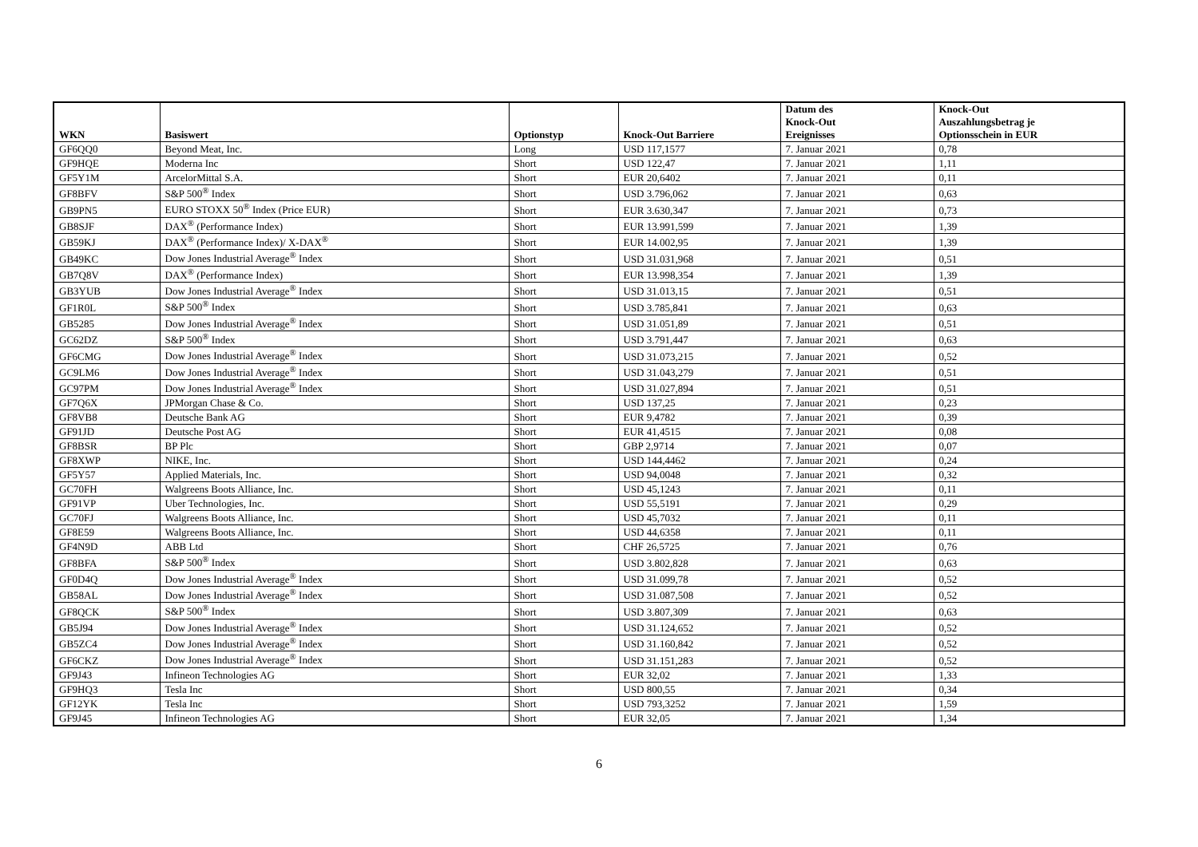| WKN | Basiswert | Optionstyp | Knock-Out Barriere | Datum des Knock-Out Ereignisses | Knock-Out Auszahlungsbetrag je Optionsschein in EUR |
| --- | --- | --- | --- | --- | --- |
| GF6QQ0 | Beyond Meat, Inc. | Long | USD 117,1577 | 7. Januar 2021 | 0,78 |
| GF9HQE | Moderna Inc | Short | USD 122,47 | 7. Januar 2021 | 1,11 |
| GF5Y1M | ArcelorMittal S.A. | Short | EUR 20,6402 | 7. Januar 2021 | 0,11 |
| GF8BFV | S&P 500<sup>®</sup> Index | Short | USD 3.796,062 | 7. Januar 2021 | 0,63 |
| GB9PN5 | EURO STOXX 50<sup>®</sup> Index (Price EUR) | Short | EUR 3.630,347 | 7. Januar 2021 | 0,73 |
| GB8SJF | DAX<sup>®</sup> (Performance Index) | Short | EUR 13.991,599 | 7. Januar 2021 | 1,39 |
| GB59KJ | DAX<sup>®</sup> (Performance Index)/ X-DAX<sup>®</sup> | Short | EUR 14.002,95 | 7. Januar 2021 | 1,39 |
| GB49KC | Dow Jones Industrial Average<sup>®</sup> Index | Short | USD 31.031,968 | 7. Januar 2021 | 0,51 |
| GB7Q8V | DAX<sup>®</sup> (Performance Index) | Short | EUR 13.998,354 | 7. Januar 2021 | 1,39 |
| GB3YUB | Dow Jones Industrial Average<sup>®</sup> Index | Short | USD 31.013,15 | 7. Januar 2021 | 0,51 |
| GF1R0L | S&P 500<sup>®</sup> Index | Short | USD 3.785,841 | 7. Januar 2021 | 0,63 |
| GB5285 | Dow Jones Industrial Average<sup>®</sup> Index | Short | USD 31.051,89 | 7. Januar 2021 | 0,51 |
| GC62DZ | S&P 500<sup>®</sup> Index | Short | USD 3.791,447 | 7. Januar 2021 | 0,63 |
| GF6CMG | Dow Jones Industrial Average<sup>®</sup> Index | Short | USD 31.073,215 | 7. Januar 2021 | 0,52 |
| GC9LM6 | Dow Jones Industrial Average<sup>®</sup> Index | Short | USD 31.043,279 | 7. Januar 2021 | 0,51 |
| GC97PM | Dow Jones Industrial Average<sup>®</sup> Index | Short | USD 31.027,894 | 7. Januar 2021 | 0,51 |
| GF7Q6X | JPMorgan Chase & Co. | Short | USD 137,25 | 7. Januar 2021 | 0,23 |
| GF8VB8 | Deutsche Bank AG | Short | EUR 9,4782 | 7. Januar 2021 | 0,39 |
| GF91JD | Deutsche Post AG | Short | EUR 41,4515 | 7. Januar 2021 | 0,08 |
| GF8BSR | BP Plc | Short | GBP 2,9714 | 7. Januar 2021 | 0,07 |
| GF8XWP | NIKE, Inc. | Short | USD 144,4462 | 7. Januar 2021 | 0,24 |
| GF5Y57 | Applied Materials, Inc. | Short | USD 94,0048 | 7. Januar 2021 | 0,32 |
| GC70FH | Walgreens Boots Alliance, Inc. | Short | USD 45,1243 | 7. Januar 2021 | 0,11 |
| GF91VP | Uber Technologies, Inc. | Short | USD 55,5191 | 7. Januar 2021 | 0,29 |
| GC70FJ | Walgreens Boots Alliance, Inc. | Short | USD 45,7032 | 7. Januar 2021 | 0,11 |
| GF8E59 | Walgreens Boots Alliance, Inc. | Short | USD 44,6358 | 7. Januar 2021 | 0,11 |
| GF4N9D | ABB Ltd | Short | CHF 26,5725 | 7. Januar 2021 | 0,76 |
| GF8BFA | S&P 500<sup>®</sup> Index | Short | USD 3.802,828 | 7. Januar 2021 | 0,63 |
| GF0D4Q | Dow Jones Industrial Average<sup>®</sup> Index | Short | USD 31.099,78 | 7. Januar 2021 | 0,52 |
| GB58AL | Dow Jones Industrial Average<sup>®</sup> Index | Short | USD 31.087,508 | 7. Januar 2021 | 0,52 |
| GF8QCK | S&P 500<sup>®</sup> Index | Short | USD 3.807,309 | 7. Januar 2021 | 0,63 |
| GB5J94 | Dow Jones Industrial Average<sup>®</sup> Index | Short | USD 31.124,652 | 7. Januar 2021 | 0,52 |
| GB5ZC4 | Dow Jones Industrial Average<sup>®</sup> Index | Short | USD 31.160,842 | 7. Januar 2021 | 0,52 |
| GF6CKZ | Dow Jones Industrial Average<sup>®</sup> Index | Short | USD 31.151,283 | 7. Januar 2021 | 0,52 |
| GF9J43 | Infineon Technologies AG | Short | EUR 32,02 | 7. Januar 2021 | 1,33 |
| GF9HQ3 | Tesla Inc | Short | USD 800,55 | 7. Januar 2021 | 0,34 |
| GF12YK | Tesla Inc | Short | USD 793,3252 | 7. Januar 2021 | 1,59 |
| GF9J45 | Infineon Technologies AG | Short | EUR 32,05 | 7. Januar 2021 | 1,34 |
6